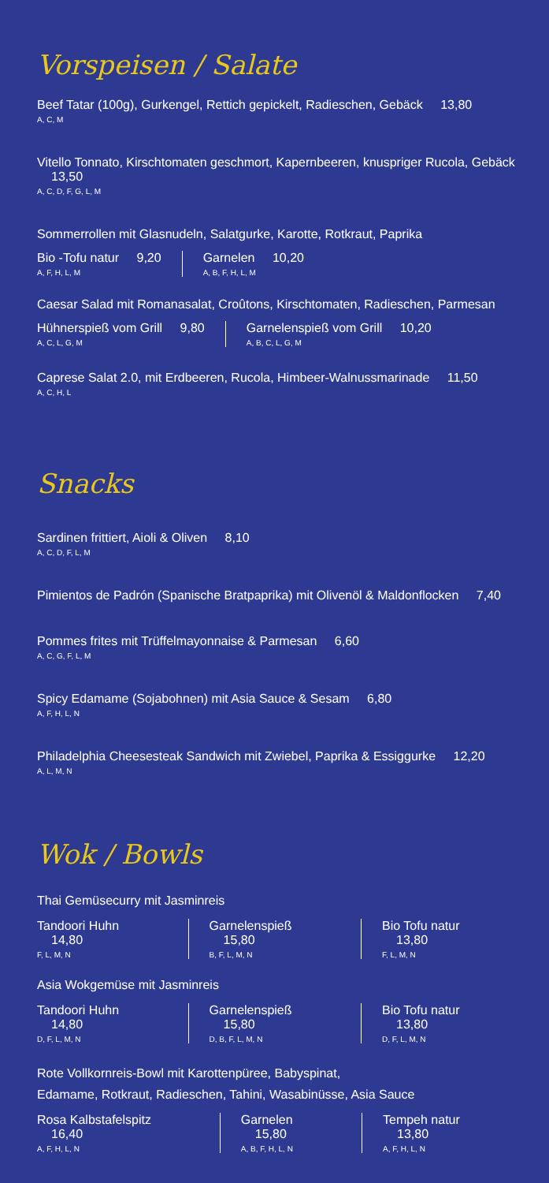Vorspeisen / Salate
Beef Tatar (100g), Gurkengel, Rettich gepickelt, Radieschen, Gebäck 13,80
A, C, M
Vitello Tonnato, Kirschtomaten geschmort, Kapernbeeren, knuspriger Rucola, Gebäck 13,50
A, C, D, F, G, L, M
Sommerrollen mit Glasnudeln, Salatgurke, Karotte, Rotkraut, Paprika
Bio -Tofu natur 9,20
A, F, H, L, M
Garnelen 10,20
A, B, F, H, L, M
Caesar Salad mit Romanasalat, Croûtons, Kirschtomaten, Radieschen, Parmesan
Hühnerspieß vom Grill 9,80
A, C, L, G, M
Garnelenspieß vom Grill 10,20
A, B, C, L, G, M
Caprese Salat 2.0, mit Erdbeeren, Rucola, Himbeer-Walnussmarinade 11,50
A, C, H, L
Snacks
Sardinen frittiert, Aioli & Oliven 8,10
A, C, D, F, L, M
Pimientos de Padrón (Spanische Bratpaprika) mit Olivenöl & Maldonflocken 7,40
Pommes frites mit Trüffelmayonnaise & Parmesan 6,60
A, C, G, F, L, M
Spicy Edamame (Sojabohnen) mit Asia Sauce & Sesam 6,80
A, F, H, L, N
Philadelphia Cheesesteak Sandwich mit Zwiebel, Paprika & Essiggurke 12,20
A, L, M, N
Wok / Bowls
Thai Gemüsecurry mit Jasminreis
Tandoori Huhn 14,80
F, L, M, N
Garnelenspieß 15,80
B, F, L, M, N
Bio Tofu natur 13,80
F, L, M, N
Asia Wokgemüse mit Jasminreis
Tandoori Huhn 14,80
D, F, L, M, N
Garnelenspieß 15,80
D, B, F, L, M, N
Bio Tofu natur 13,80
D, F, L, M, N
Rote Vollkornreis-Bowl mit Karottenpüree, Babyspinat,
Edamame, Rotkraut, Radieschen, Tahini, Wasabinüsse, Asia Sauce
Rosa Kalbstafelspitz 16,40
A, F, H, L, N
Garnelen 15,80
A, B, F, H, L, N
Tempeh natur 13,80
A, F, H, L, N